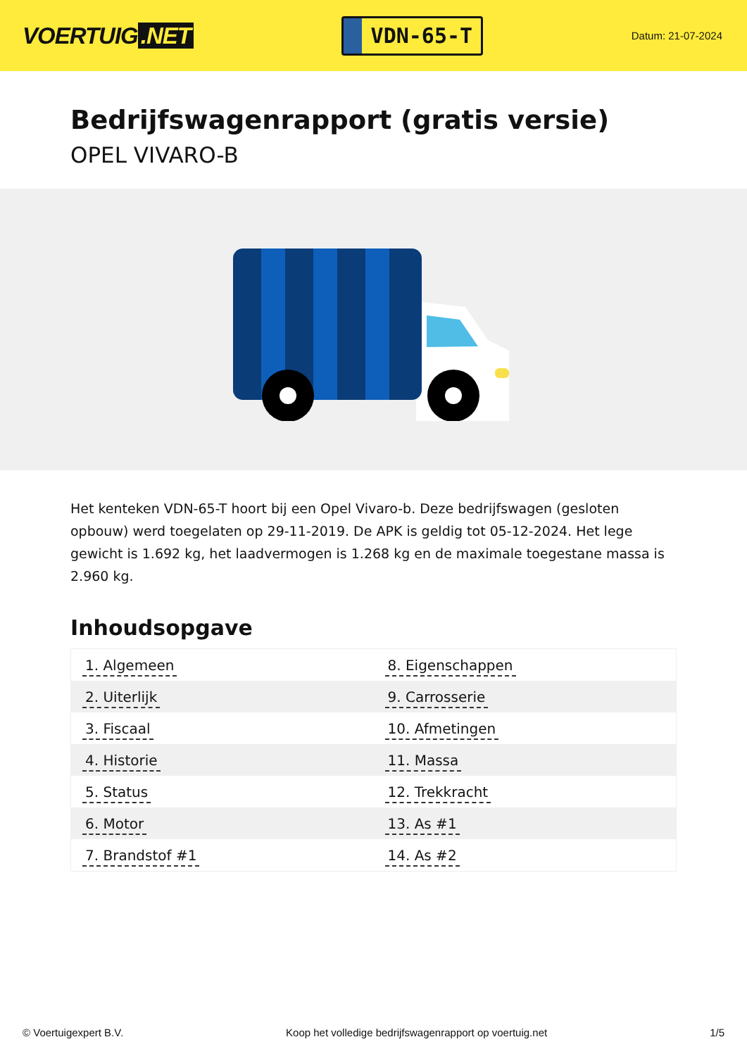VOERTUIG.NET
VDN-65-T
Datum: 21-07-2024
Bedrijfswagenrapport (gratis versie)
OPEL VIVARO-B
Het kenteken VDN-65-T hoort bij een Opel Vivaro-b. Deze bedrijfswagen (gesloten opbouw) werd toegelaten op 29-11-2019. De APK is geldig tot 05-12-2024. Het lege gewicht is 1.692 kg, het laadvermogen is 1.268 kg en de maximale toegestane massa is 2.960 kg.
Inhoudsopgave
| 1. Algemeen | 8. Eigenschappen |
| 2. Uiterlijk | 9. Carrosserie |
| 3. Fiscaal | 10. Afmetingen |
| 4. Historie | 11. Massa |
| 5. Status | 12. Trekkracht |
| 6. Motor | 13. As #1 |
| 7. Brandstof #1 | 14. As #2 |
© Voertuigexpert B.V. Koop het volledige bedrijfswagenrapport op voertuig.net 1/5